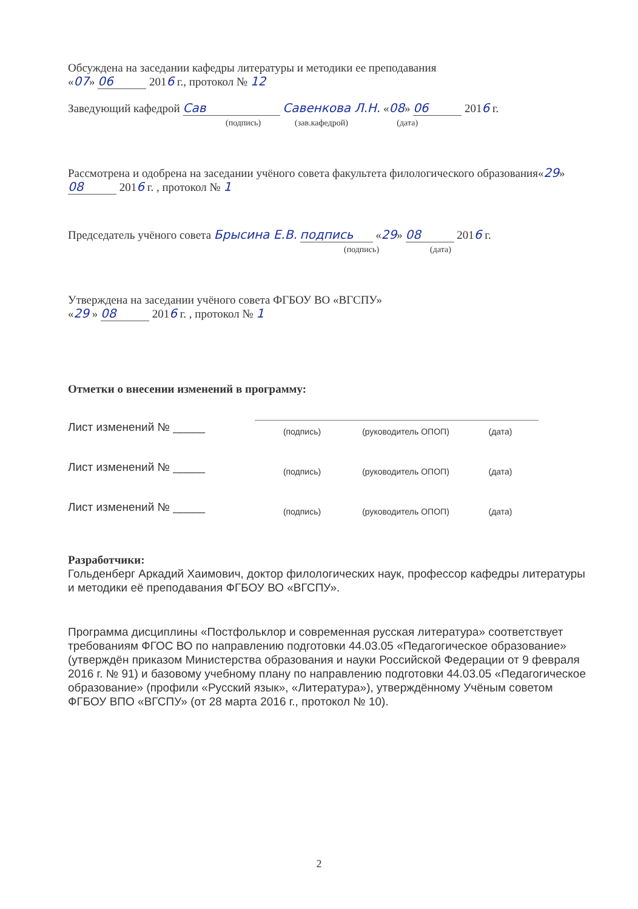Обсуждена на заседании кафедры литературы и методики ее преподавания
«07» 06 2016 г., протокол № 12
Заведующий кафедрой Сав Савенкова Л.Н. «08» 06 2016 г.
(подпись) (зав.кафедрой) (дата)
Рассмотрена и одобрена на заседании учёного совета факультета филологического образования«29» 08 2016 г. , протокол № 1
Председатель учёного совета Брысина Е.В. подпись «29» 08 2016 г.
(подпись) (дата)
Утверждена на заседании учёного совета ФГБОУ ВО «ВГСПУ»
«29 » 08 2016 г. , протокол № 1
Отметки о внесении изменений в программу:
| Лист изменений № _____ | (подпись) | (руководитель ОПОП) | (дата) |
| Лист изменений № _____ | (подпись) | (руководитель ОПОП) | (дата) |
| Лист изменений № _____ | (подпись) | (руководитель ОПОП) | (дата) |
Разработчики:
Гольденберг Аркадий Хаимович, доктор филологических наук, профессор кафедры литературы и методики её преподавания ФГБОУ ВО «ВГСПУ».
Программа дисциплины «Постфольклор и современная русская литература» соответствует требованиям ФГОС ВО по направлению подготовки 44.03.05 «Педагогическое образование» (утверждён приказом Министерства образования и науки Российской Федерации от 9 февраля 2016 г. № 91) и базовому учебному плану по направлению подготовки 44.03.05 «Педагогическое образование» (профили «Русский язык», «Литература»), утверждённому Учёным советом ФГБОУ ВПО «ВГСПУ» (от 28 марта 2016 г., протокол № 10).
2